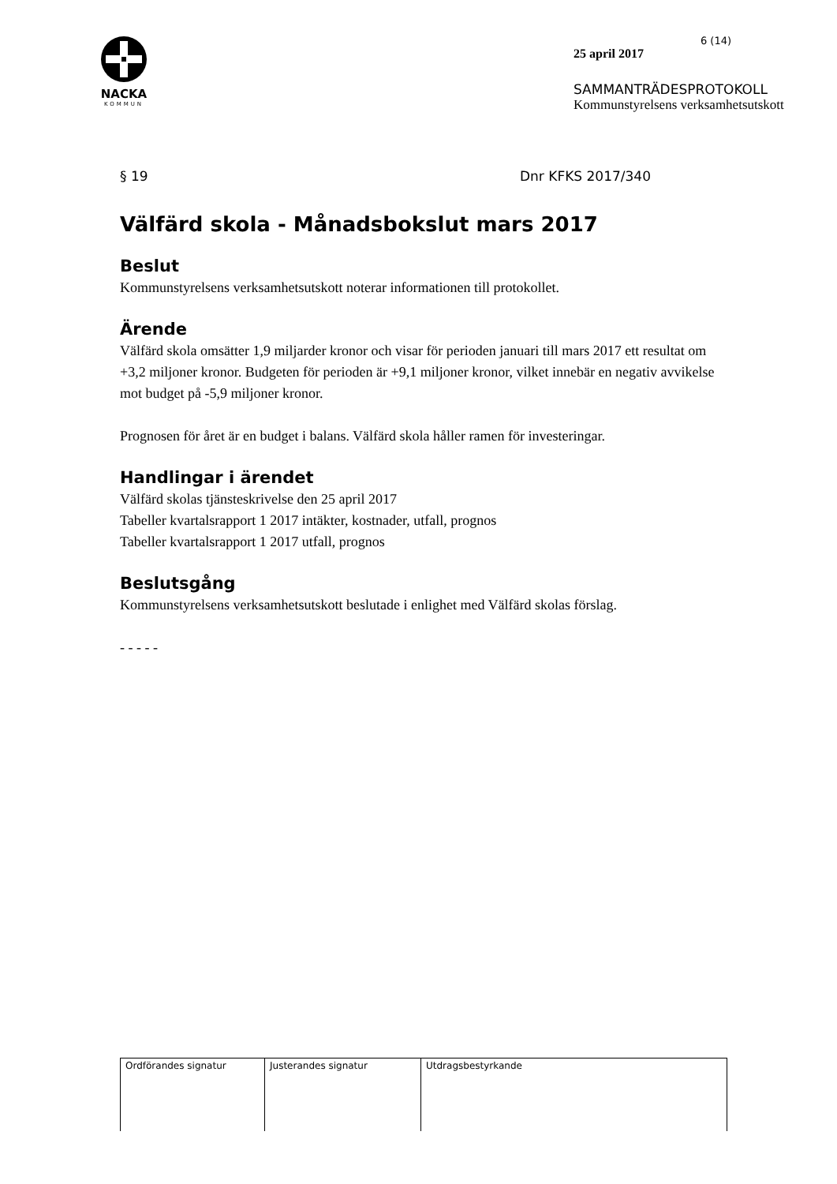NACKA
KOMMUN
6 (14)
25 april 2017
SAMMANTRÄDESPROTOKOLL
Kommunstyrelsens verksamhetsutskott
§ 19 Dnr KFKS 2017/340
Välfärd skola - Månadsbokslut mars 2017
Beslut
Kommunstyrelsens verksamhetsutskott noterar informationen till protokollet.
Ärende
Välfärd skola omsätter 1,9 miljarder kronor och visar för perioden januari till mars 2017 ett resultat om +3,2 miljoner kronor. Budgeten för perioden är +9,1 miljoner kronor, vilket innebär en negativ avvikelse mot budget på -5,9 miljoner kronor.
Prognosen för året är en budget i balans. Välfärd skola håller ramen för investeringar.
Handlingar i ärendet
Välfärd skolas tjänsteskrivelse den 25 april 2017
Tabeller kvartalsrapport 1 2017 intäkter, kostnader, utfall, prognos
Tabeller kvartalsrapport 1 2017 utfall, prognos
Beslutsgång
Kommunstyrelsens verksamhetsutskott beslutade i enlighet med Välfärd skolas förslag.
- - - - -
| Ordförandes signatur | Justerandes signatur | Utdragsbestyrkande |